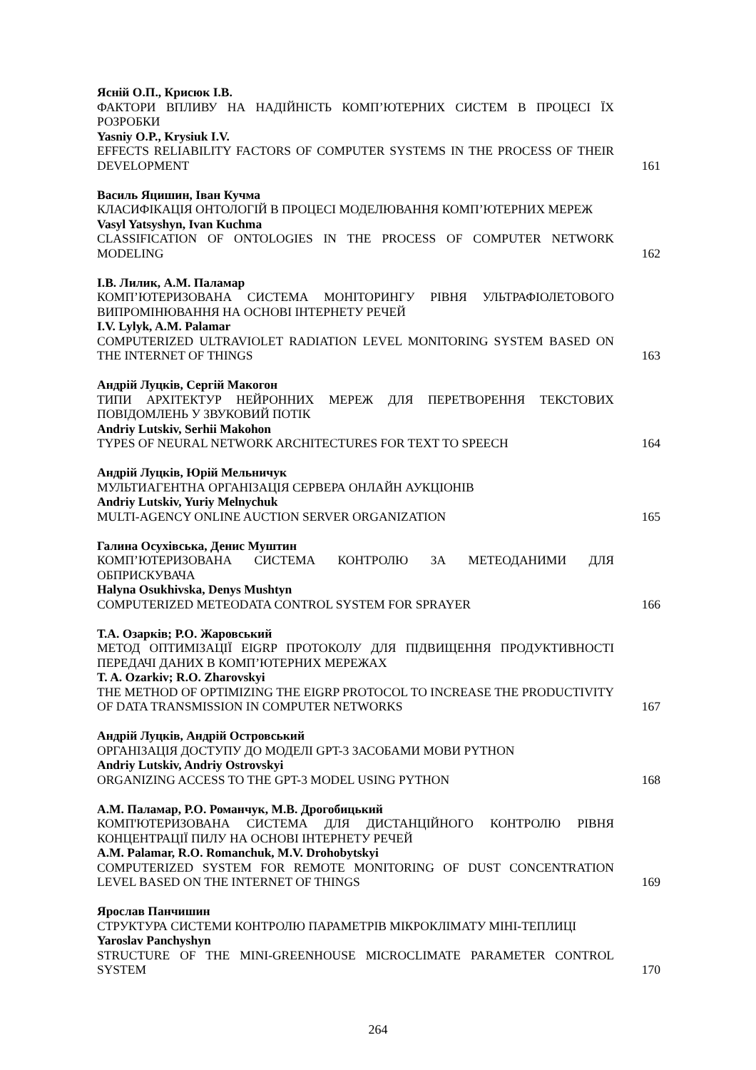Ясній О.П., Крисюк І.В.
ФАКТОРИ ВПЛИВУ НА НАДІЙНІСТЬ КОМП’ЮТЕРНИХ СИСТЕМ В ПРОЦЕСІ ЇХ РОЗРОБКИ
Yasniy O.P., Krysiuk I.V.
EFFECTS RELIABILITY FACTORS OF COMPUTER SYSTEMS IN THE PROCESS OF THEIR DEVELOPMENT
161
Василь Яцишин, Іван Кучма
КЛАСИФІКАЦІЯ ОНТОЛОГІЙ В ПРОЦЕСІ МОДЕЛЮВАННЯ КОМП’ЮТЕРНИХ МЕРЕЖ
Vasyl Yatsyshyn, Ivan Kuchma
CLASSIFICATION OF ONTOLOGIES IN THE PROCESS OF COMPUTER NETWORK MODELING
162
І.В. Лилик, А.М. Паламар
КОМП’ЮТЕРИЗОВАНА СИСТЕМА МОНІТОРИНГУ РІВНЯ УЛЬТРАФІОЛЕТОВОГО ВИПРОМІНЮВАННЯ НА ОСНОВІ ІНТЕРНЕТУ РЕЧЕЙ
I.V. Lylyk, A.M. Palamar
COMPUTERIZED ULTRAVIOLET RADIATION LEVEL MONITORING SYSTEM BASED ON THE INTERNET OF THINGS
163
Андрій Луцків, Сергій Макогон
ТИПИ АРХІТЕКТУР НЕЙРОННИХ МЕРЕЖ ДЛЯ ПЕРЕТВОРЕННЯ ТЕКСТОВИХ ПОВІДОМЛЕНЬ У ЗВУКОВИЙ ПОТІК
Andriy Lutskiv, Serhii Makohon
TYPES OF NEURAL NETWORK ARCHITECTURES FOR TEXT TO SPEECH
164
Андрій Луцків, Юрій Мельничук
МУЛЬТИАГЕНТНА ОРГАНІЗАЦІЯ СЕРВЕРА ОНЛАЙН АУКЦІОНІВ
Andriy Lutskiv, Yuriy Melnychuk
MULTI-AGENCY ONLINE AUCTION SERVER ORGANIZATION
165
Галина Осухівська, Денис Муштин
КОМП’ЮТЕРИЗОВАНА СИСТЕМА КОНТРОЛЮ ЗА МЕТЕОДАНИМИ ДЛЯ ОБПРИСКУВАЧА
Halyna Osukhivska, Denys Mushtyn
COMPUTERIZED METEODATA CONTROL SYSTEM FOR SPRAYER
166
Т.А. Озарків; Р.О. Жаровський
МЕТОД ОПТИМІЗАЦІЇ EIGRP ПРОТОКОЛУ ДЛЯ ПІДВИЩЕННЯ ПРОДУКТИВНОСТІ ПЕРЕДАЧІ ДАНИХ В КОМП’ЮТЕРНИХ МЕРЕЖАХ
T. A. Ozarkiv; R.O. Zharovskyi
THE METHOD OF OPTIMIZING THE EIGRP PROTOCOL TO INCREASE THE PRODUCTIVITY OF DATA TRANSMISSION IN COMPUTER NETWORKS
167
Андрій Луцків, Андрій Островський
ОРГАНІЗАЦІЯ ДОСТУПУ ДО МОДЕЛІ GPT-3 ЗАСОБАМИ МОВИ PYTHON
Andriy Lutskiv, Andriy Ostrovskyi
ORGANIZING ACCESS TO THE GPT-3 MODEL USING PYTHON
168
А.М. Паламар, Р.О. Романчук, М.В. Дрогобицький
КОМП'ЮТЕРИЗОВАНА СИСТЕМА ДЛЯ ДИСТАНЦІЙНОГО КОНТРОЛЮ РІВНЯ КОНЦЕНТРАЦІЇ ПИЛУ НА ОСНОВІ ІНТЕРНЕТУ РЕЧЕЙ
A.M. Palamar, R.O. Romanchuk, M.V. Drohobytskyi
COMPUTERIZED SYSTEM FOR REMOTE MONITORING OF DUST CONCENTRATION LEVEL BASED ON THE INTERNET OF THINGS
169
Ярослав Панчишин
СТРУКТУРА СИСТЕМИ КОНТРОЛЮ ПАРАМЕТРІВ МІКРОКЛІМАТУ МІНІ-ТЕПЛИЦІ
Yaroslav Panchyshyn
STRUCTURE OF THE MINI-GREENHOUSE MICROCLIMATE PARAMETER CONTROL SYSTEM
170
264